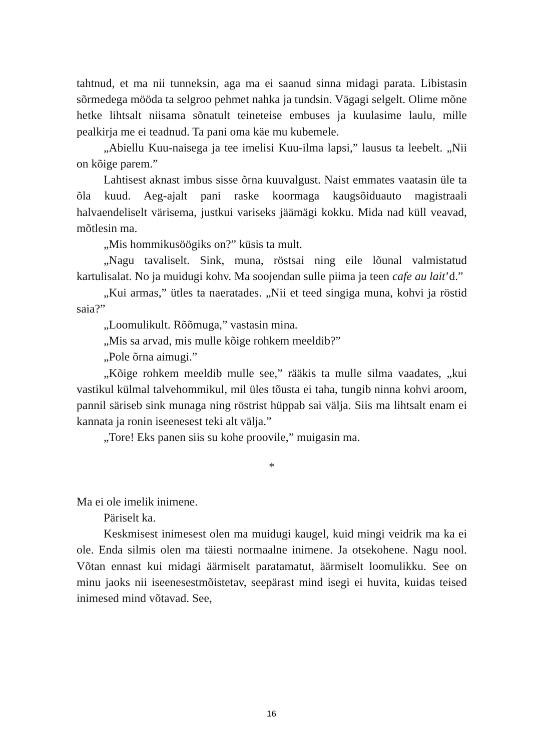tahtnud, et ma nii tunneksin, aga ma ei saanud sinna midagi parata. Libistasin sõrmedega mööda ta selgroo pehmet nahka ja tundsin. Vägagi selgelt. Olime mõne hetke lihtsalt niisama sõnatult teineteise embuses ja kuulasime laulu, mille pealkirja me ei teadnud. Ta pani oma käe mu kubemele.
„Abiellu Kuu-naisega ja tee imelisi Kuu-ilma lapsi,” lausus ta leebelt. „Nii on kõige parem.”
Lahtisest aknast imbus sisse õrna kuuvalgust. Naist emmates vaatasin üle ta õla kuud. Aeg-ajalt pani raske koormaga kaugsõiduauto magistraali halvaendeliselt värisema, justkui variseks jäämägi kokku. Mida nad küll veavad, mõtlesin ma.
„Mis hommikusöögiks on?” küsis ta mult.
„Nagu tavaliselt. Sink, muna, röstsai ning eile lõunal valmistatud kartulisalat. No ja muidugi kohv. Ma soojendan sulle piima ja teen cafe au lait’d.”
„Kui armas,” ütles ta naeratades. „Nii et teed singiga muna, kohvi ja röstid saia?”
„Loomulikult. Rõõmuga,” vastasin mina.
„Mis sa arvad, mis mulle kõige rohkem meeldib?”
„Pole õrna aimugi.”
„Kõige rohkem meeldib mulle see,” rääkis ta mulle silma vaadates, „kui vastikul külmal talvehommikul, mil üles tõusta ei taha, tungib ninna kohvi aroom, pannil säriseb sink munaga ning röstrist hüppab sai välja. Siis ma lihtsalt enam ei kannata ja ronin iseenesest teki alt välja.”
„Tore! Eks panen siis su kohe proovile,” muigasin ma.
*
Ma ei ole imelik inimene.
Päriselt ka.
Keskmisest inimesest olen ma muidugi kaugel, kuid mingi veidrik ma ka ei ole. Enda silmis olen ma täiesti normaalne inimene. Ja otsekohene. Nagu nool. Võtan ennast kui midagi äärmiselt paratamatut, äärmiselt loomulikku. See on minu jaoks nii iseenesestmõistetav, seepärast mind isegi ei huvita, kuidas teised inimesed mind võtavad. See,
16